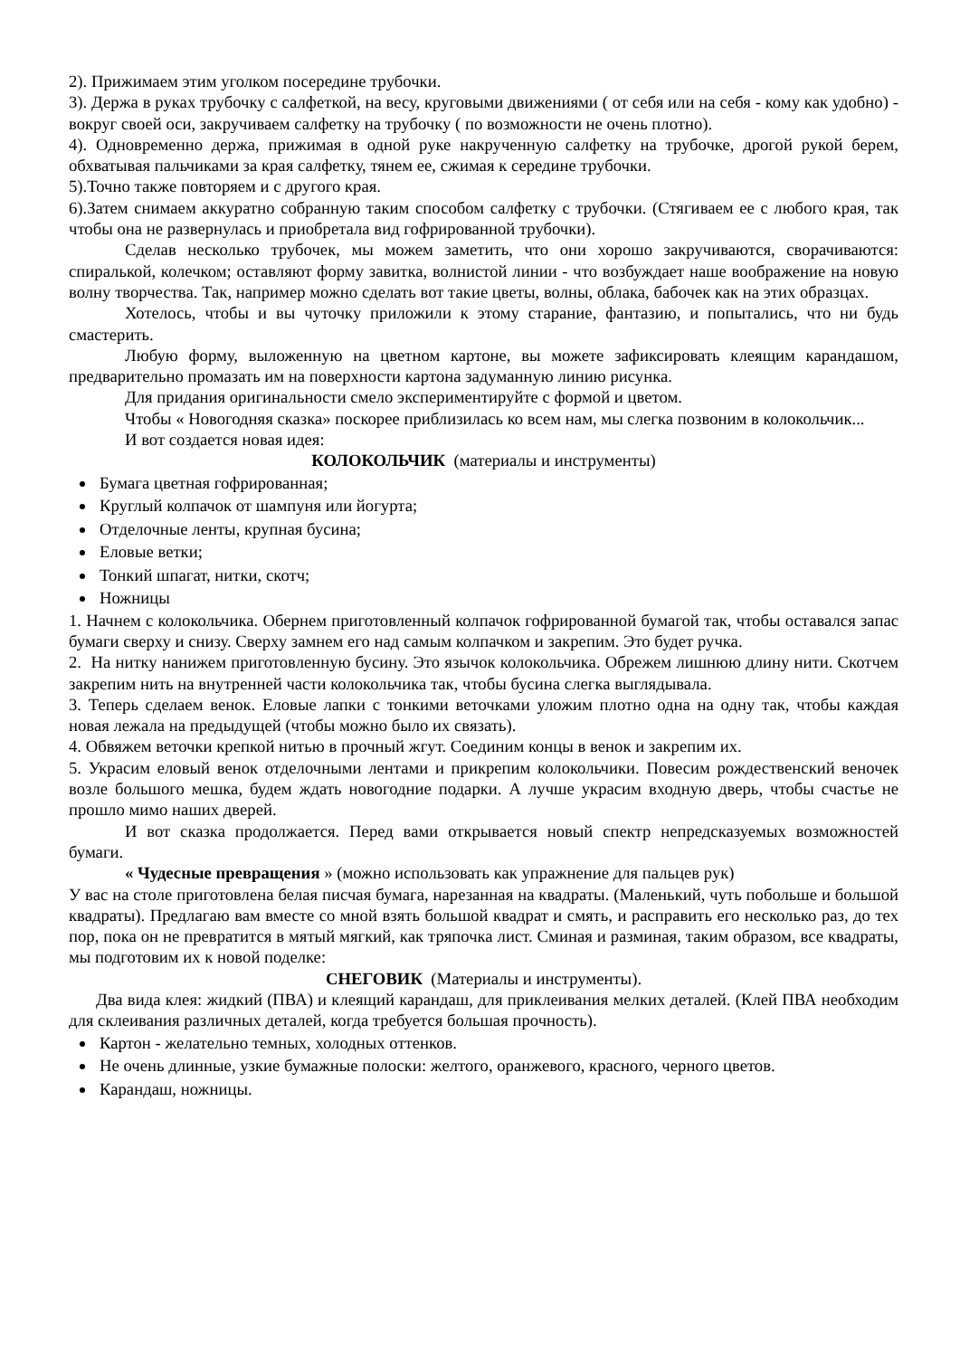2). Прижимаем этим уголком посередине трубочки.
3). Держа в руках трубочку с салфеткой, на весу, круговыми движениями ( от себя или на себя - кому как удобно) - вокруг своей оси, закручиваем салфетку на трубочку ( по возможности не очень плотно).
4). Одновременно держа, прижимая в одной руке накрученную салфетку на трубочке, дрогой рукой берем, обхватывая пальчиками за края салфетку, тянем ее, сжимая к середине трубочки.
5).Точно также повторяем и с другого края.
6).Затем снимаем аккуратно собранную таким способом салфетку с трубочки. (Стягиваем ее с любого края, так чтобы она не развернулась и приобретала вид гофрированной трубочки).
Сделав несколько трубочек, мы можем заметить, что они хорошо закручиваются, сворачиваются: спиралькой, колечком; оставляют форму завитка, волнистой линии - что возбуждает наше воображение на новую волну творчества. Так, например можно сделать вот такие цветы, волны, облака, бабочек как на этих образцах.
Хотелось, чтобы и вы чуточку приложили к этому старание, фантазию, и попытались, что ни будь смастерить.
Любую форму, выложенную на цветном картоне, вы можете зафиксировать клеящим карандашом, предварительно промазать им на поверхности картона задуманную линию рисунка.
Для придания оригинальности смело экспериментируйте с формой и цветом.
Чтобы « Новогодняя сказка» поскорее приблизилась ко всем нам, мы слегка позвоним в колокольчик...
И вот создается новая идея:
КОЛОКОЛЬЧИК (материалы и инструменты)
Бумага цветная гофрированная;
Круглый колпачок от шампуня или йогурта;
Отделочные ленты, крупная бусина;
Еловые ветки;
Тонкий шпагат, нитки, скотч;
Ножницы
1. Начнем с колокольчика. Обернем приготовленный колпачок гофрированной бумагой так, чтобы оставался запас бумаги сверху и снизу. Сверху замнем его над самым колпачком и закрепим. Это будет ручка.
2. На нитку нанижем приготовленную бусину. Это язычок колокольчика. Обрежем лишнюю длину нити. Скотчем закрепим нить на внутренней части колокольчика так, чтобы бусина слегка выглядывала.
3. Теперь сделаем венок. Еловые лапки с тонкими веточками уложим плотно одна на одну так, чтобы каждая новая лежала на предыдущей (чтобы можно было их связать).
4. Обвяжем веточки крепкой нитью в прочный жгут. Соединим концы в венок и закрепим их.
5. Украсим еловый венок отделочными лентами и прикрепим колокольчики. Повесим рождественский веночек возле большого мешка, будем ждать новогодние подарки. А лучше украсим входную дверь, чтобы счастье не прошло мимо наших дверей.
И вот сказка продолжается. Перед вами открывается новый спектр непредсказуемых возможностей бумаги.
« Чудесные превращения » (можно использовать как упражнение для пальцев рук)
У вас на столе приготовлена белая писчая бумага, нарезанная на квадраты. (Маленький, чуть побольше и большой квадраты). Предлагаю вам вместе со мной взять большой квадрат и смять, и расправить его несколько раз, до тех пор, пока он не превратится в мятый мягкий, как тряпочка лист. Сминая и разминая, таким образом, все квадраты, мы подготовим их к новой поделке:
СНЕГОВИК (Материалы и инструменты).
Два вида клея: жидкий (ПВА) и клеящий карандаш, для приклеивания мелких деталей. (Клей ПВА необходим для склеивания различных деталей, когда требуется большая прочность).
Картон - желательно темных, холодных оттенков.
Не очень длинные, узкие бумажные полоски: желтого, оранжевого, красного, черного цветов.
Карандаш, ножницы.